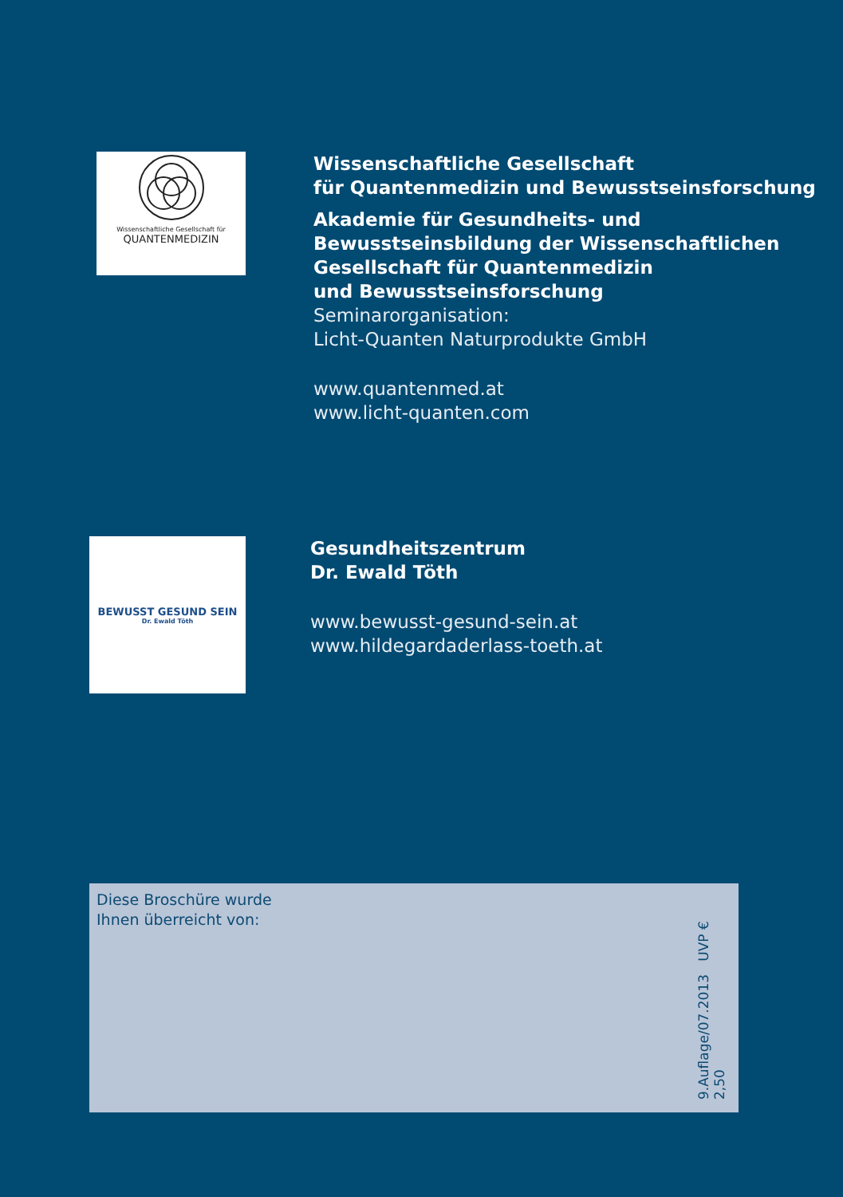Wissenschaftliche Gesellschaft für
QUANTENMEDIZIN
Wissenschaftliche Gesellschaft
für Quantenmedizin und Bewusstseinsforschung
Akademie für Gesundheits- und
Bewusstseinsbildung der Wissenschaftlichen
Gesellschaft für Quantenmedizin
und Bewusstseinsforschung
Seminarorganisation:
Licht-Quanten Naturprodukte GmbH
www.quantenmed.at
www.licht-quanten.com
BEWUSST GESUND SEIN
Dr. Ewald Töth
Gesundheitszentrum
Dr. Ewald Töth
www.bewusst-gesund-sein.at
www.hildegardaderlass-toeth.at
Diese Broschüre wurde
Ihnen überreicht von:
9.Auflage/07.2013 UVP € 2,50